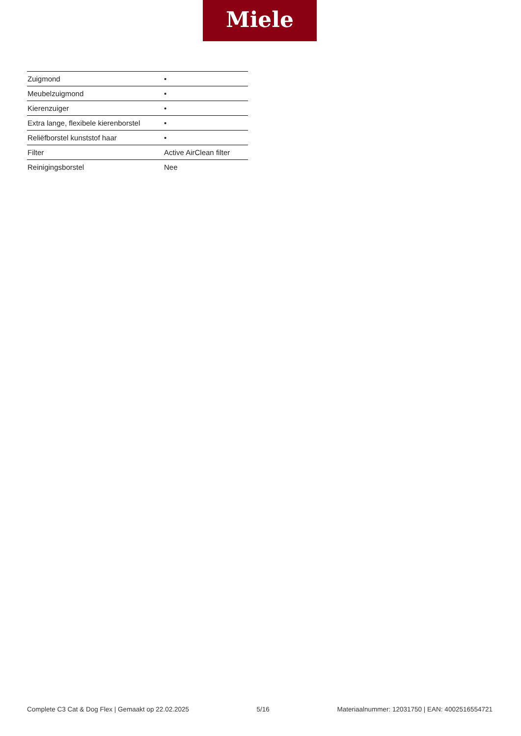Miele
| Zuigmond | • |
| Meubelzuigmond | • |
| Kierenzuiger | • |
| Extra lange, flexibele kierenborstel | • |
| Reliëfborstel kunststof haar | • |
| Filter | Active AirClean filter |
| Reinigingsborstel | Nee |
Complete C3 Cat & Dog Flex | Gemaakt op 22.02.2025 5/16 Materiaalnummer: 12031750 | EAN: 4002516554721